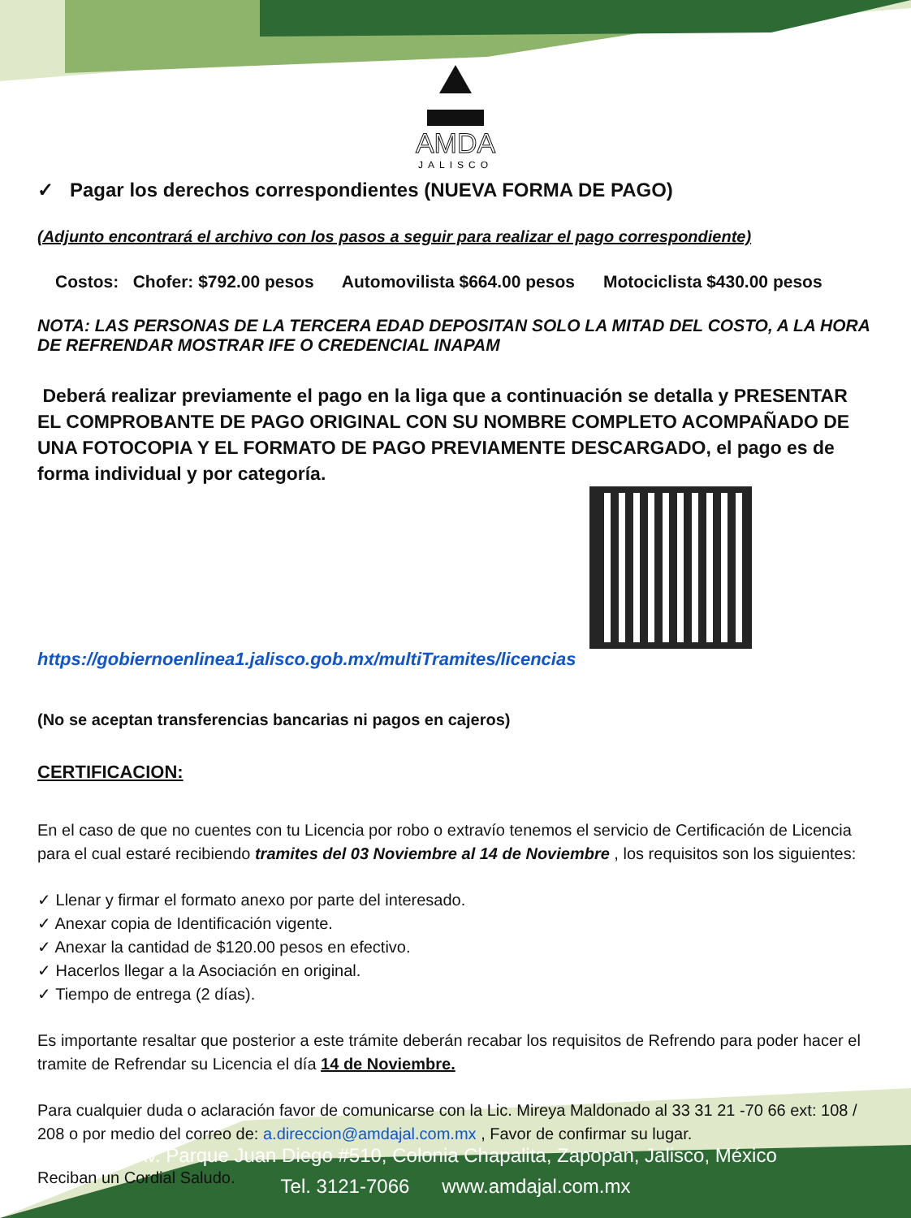AMDA
JALISCO
✓ Pagar los derechos correspondientes (NUEVA FORMA DE PAGO)
(Adjunto encontrará el archivo con los pasos a seguir para realizar el pago correspondiente)
Costos: Chofer: $792.00 pesos Automovilista $664.00 pesos Motociclista $430.00 pesos
NOTA: LAS PERSONAS DE LA TERCERA EDAD DEPOSITAN SOLO LA MITAD DEL COSTO, A LA HORA DE REFRENDAR MOSTRAR IFE O CREDENCIAL INAPAM
Deberá realizar previamente el pago en la liga que a continuación se detalla y PRESENTAR EL COMPROBANTE DE PAGO ORIGINAL CON SU NOMBRE COMPLETO ACOMPAÑADO DE UNA FOTOCOPIA Y EL FORMATO DE PAGO PREVIAMENTE DESCARGADO, el pago es de forma individual y por categoría.
https://gobiernoenlinea1.jalisco.gob.mx/multiTramites/licencias
(No se aceptan transferencias bancarias ni pagos en cajeros)
CERTIFICACION:
En el caso de que no cuentes con tu Licencia por robo o extravío tenemos el servicio de Certificación de Licencia para el cual estaré recibiendo tramites del 03 Noviembre al 14 de Noviembre , los requisitos son los siguientes:
✓ Llenar y firmar el formato anexo por parte del interesado.
✓ Anexar copia de Identificación vigente.
✓ Anexar la cantidad de $120.00 pesos en efectivo.
✓ Hacerlos llegar a la Asociación en original.
✓ Tiempo de entrega (2 días).
Es importante resaltar que posterior a este trámite deberán recabar los requisitos de Refrendo para poder hacer el tramite de Refrendar su Licencia el día 14 de Noviembre.
Para cualquier duda o aclaración favor de comunicarse con la Lic. Mireya Maldonado al 33 31 21 -70 66 ext: 108 / 208 o por medio del correo de: a.direccion@amdajal.com.mx , Favor de confirmar su lugar.
Reciban un Cordial Saludo.
Av. Parque Juan Diego #510, Colonia Chapalita, Zapopan, Jalisco, México
Tel. 3121-7066 www.amdajal.com.mx